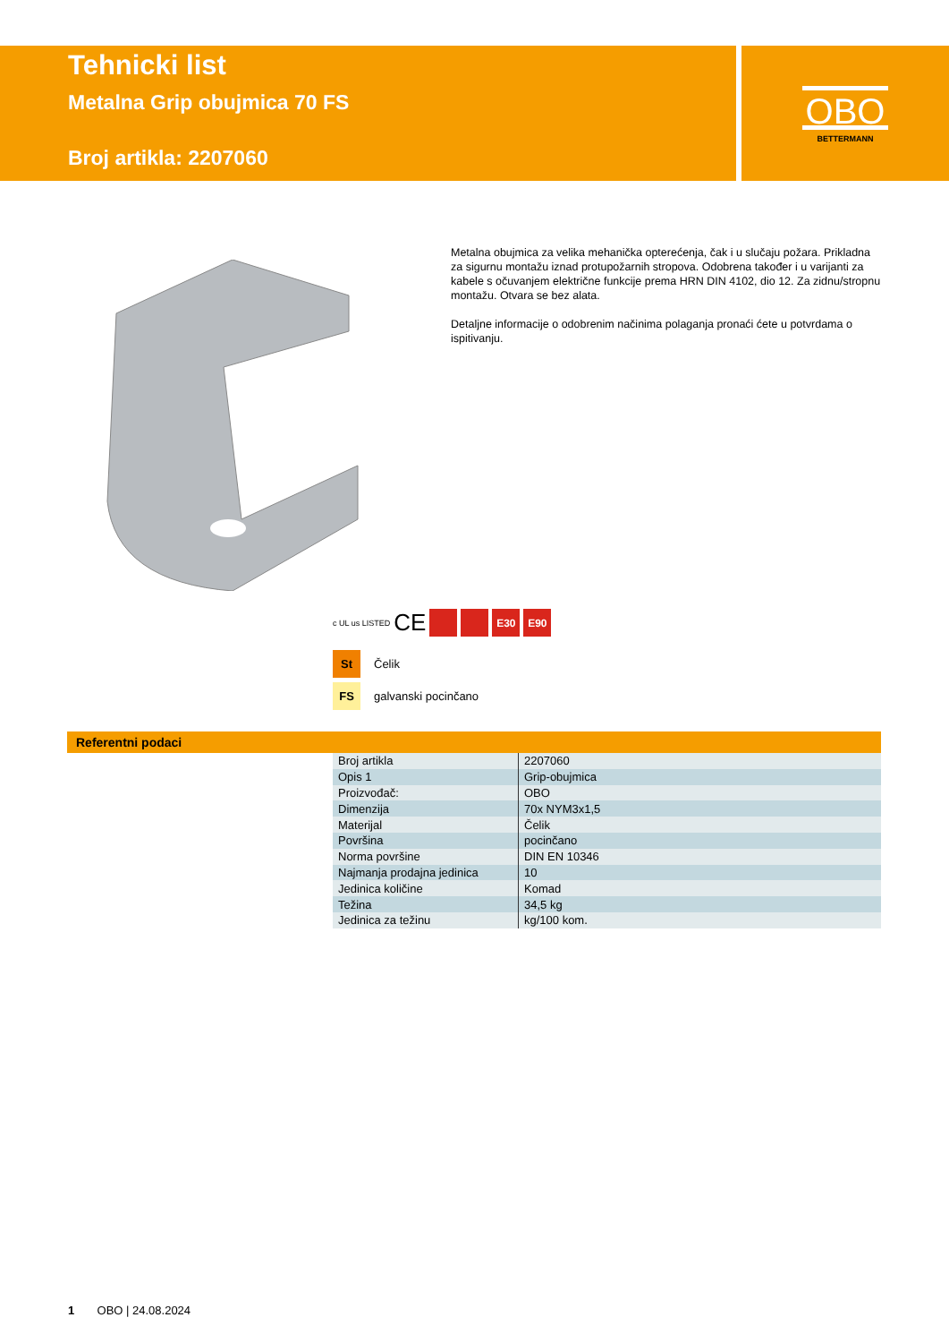OBO
BETTERMANN
Tehnicki list
Metalna Grip obujmica 70 FS
Broj artikla: 2207060
Metalna obujmica za velika mehanička opterećenja, čak i u slučaju požara. Prikladna za sigurnu montažu iznad protupožarnih stropova. Odobrena također i u varijanti za kabele s očuvanjem električne funkcije prema HRN DIN 4102, dio 12. Za zidnu/stropnu montažu. Otvara se bez alata.
Detaljne informacije o odobrenim načinima polaganja pronaći ćete u potvrdama o ispitivanju.
c UL us LISTED CE
E30 E90
St Čelik
FS galvanski pocinčano
Referentni podaci
| Broj artikla | 2207060 |
| Opis 1 | Grip-obujmica |
| Proizvođač: | OBO |
| Dimenzija | 70x NYM3x1,5 |
| Materijal | Čelik |
| Površina | pocinčano |
| Norma površine | DIN EN 10346 |
| Najmanja prodajna jedinica | 10 |
| Jedinica količine | Komad |
| Težina | 34,5 kg |
| Jedinica za težinu | kg/100 kom. |
1 OBO | 24.08.2024